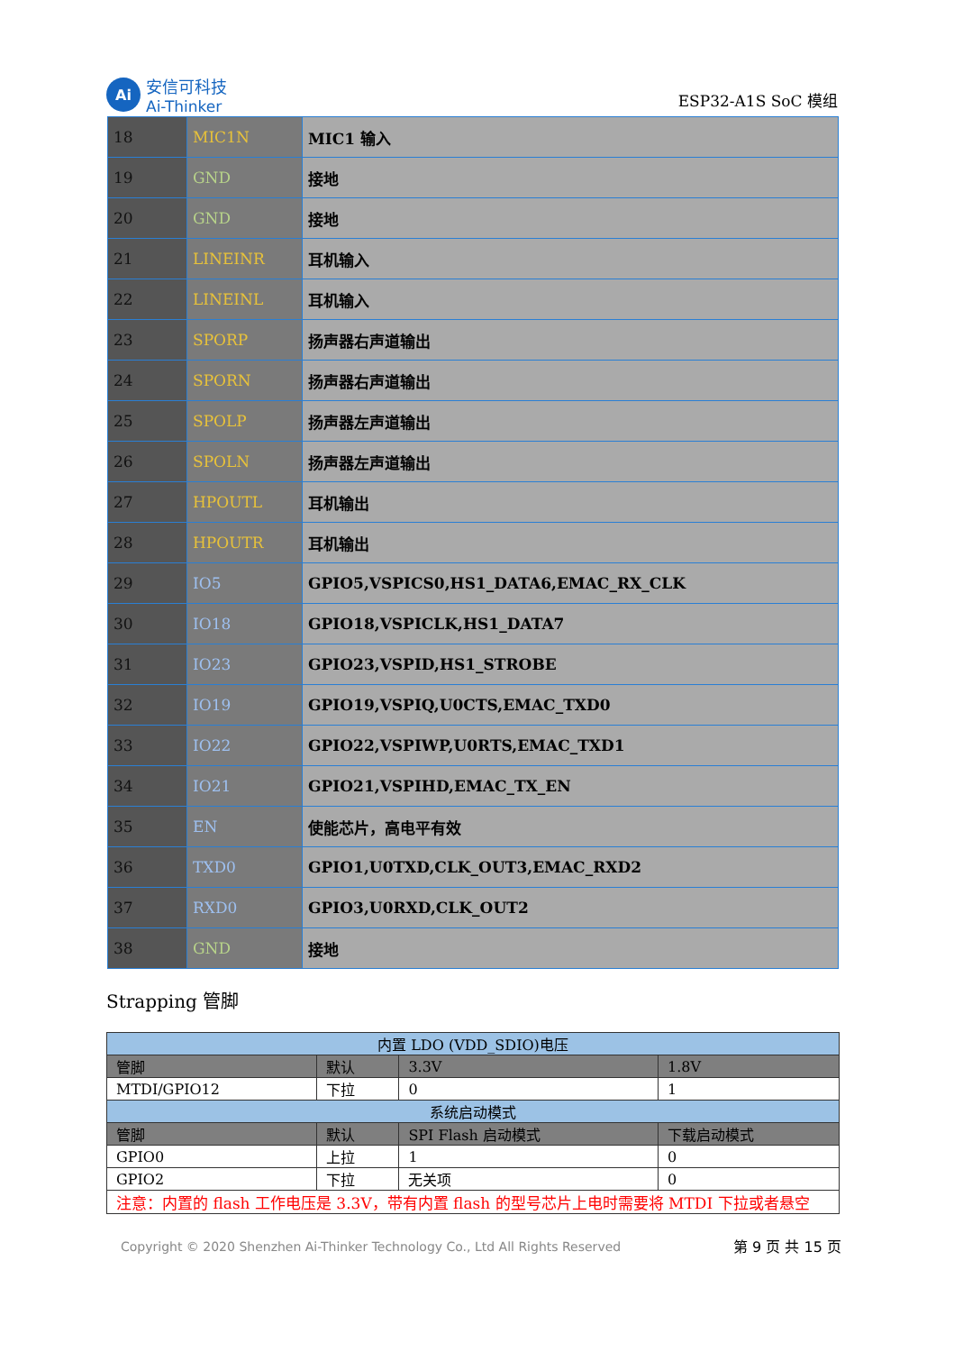Ai
安信可科技
Ai-Thinker
ESP32-A1S SoC 模组
| 18 | MIC1N | MIC1 输入 |
| 19 | GND | 接地 |
| 20 | GND | 接地 |
| 21 | LINEINR | 耳机输入 |
| 22 | LINEINL | 耳机输入 |
| 23 | SPORP | 扬声器右声道输出 |
| 24 | SPORN | 扬声器右声道输出 |
| 25 | SPOLP | 扬声器左声道输出 |
| 26 | SPOLN | 扬声器左声道输出 |
| 27 | HPOUTL | 耳机输出 |
| 28 | HPOUTR | 耳机输出 |
| 29 | IO5 | GPIO5,VSPICS0,HS1_DATA6,EMAC_RX_CLK |
| 30 | IO18 | GPIO18,VSPICLK,HS1_DATA7 |
| 31 | IO23 | GPIO23,VSPID,HS1_STROBE |
| 32 | IO19 | GPIO19,VSPIQ,U0CTS,EMAC_TXD0 |
| 33 | IO22 | GPIO22,VSPIWP,U0RTS,EMAC_TXD1 |
| 34 | IO21 | GPIO21,VSPIHD,EMAC_TX_EN |
| 35 | EN | 使能芯片，高电平有效 |
| 36 | TXD0 | GPIO1,U0TXD,CLK_OUT3,EMAC_RXD2 |
| 37 | RXD0 | GPIO3,U0RXD,CLK_OUT2 |
| 38 | GND | 接地 |
Strapping 管脚
| 内置 LDO (VDD_SDIO)电压 | | | |
| 管脚 | 默认 | 3.3V | 1.8V |
| MTDI/GPIO12 | 下拉 | 0 | 1 |
| 系统启动模式 | | | |
| 管脚 | 默认 | SPI Flash 启动模式 | 下载启动模式 |
| GPIO0 | 上拉 | 1 | 0 |
| GPIO2 | 下拉 | 无关项 | 0 |
| 注意：内置的 flash 工作电压是 3.3V，带有内置 flash 的型号芯片上电时需要将 MTDI 下拉或者悬空 | | | |
Copyright © 2020 Shenzhen Ai-Thinker Technology Co., Ltd All Rights Reserved 第 9 页 共 15 页